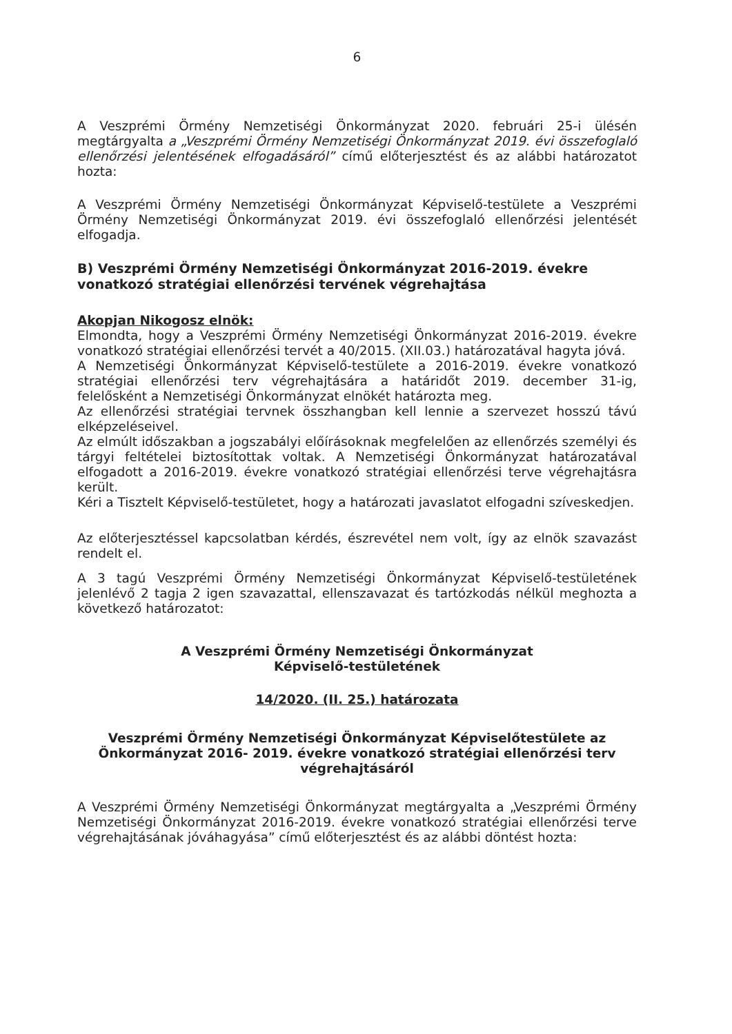6
A Veszprémi Örmény Nemzetiségi Önkormányzat 2020. februári 25-i ülésén megtárgyalta a „Veszprémi Örmény Nemzetiségi Önkormányzat 2019. évi összefoglaló ellenőrzési jelentésének elfogadásáról” című előterjesztést és az alábbi határozatot hozta:
A Veszprémi Örmény Nemzetiségi Önkormányzat Képviselő-testülete a Veszprémi Örmény Nemzetiségi Önkormányzat 2019. évi összefoglaló ellenőrzési jelentését elfogadja.
B) Veszprémi Örmény Nemzetiségi Önkormányzat 2016-2019. évekre vonatkozó stratégiai ellenőrzési tervének végrehajtása
Akopjan Nikogosz elnök:
Elmondta, hogy a Veszprémi Örmény Nemzetiségi Önkormányzat 2016-2019. évekre vonatkozó stratégiai ellenőrzési tervét a 40/2015. (XII.03.) határozatával hagyta jóvá.
A Nemzetiségi Önkormányzat Képviselő-testülete a 2016-2019. évekre vonatkozó stratégiai ellenőrzési terv végrehajtására a határidőt 2019. december 31-ig, felelősként a Nemzetiségi Önkormányzat elnökét határozta meg.
Az ellenőrzési stratégiai tervnek összhangban kell lennie a szervezet hosszú távú elképzeléseivel.
Az elmúlt időszakban a jogszabályi előírásoknak megfelelően az ellenőrzés személyi és tárgyi feltételei biztosítottak voltak. A Nemzetiségi Önkormányzat határozatával elfogadott a 2016-2019. évekre vonatkozó stratégiai ellenőrzési terve végrehajtásra került.
Kéri a Tisztelt Képviselő-testületet, hogy a határozati javaslatot elfogadni szíveskedjen.
Az előterjesztéssel kapcsolatban kérdés, észrevétel nem volt, így az elnök szavazást rendelt el.
A 3 tagú Veszprémi Örmény Nemzetiségi Önkormányzat Képviselő-testületének jelenlévő 2 tagja 2 igen szavazattal, ellenszavazat és tartózkodás nélkül meghozta a következő határozatot:
A Veszprémi Örmény Nemzetiségi Önkormányzat
Képviselő-testületének
14/2020. (II. 25.) határozata
Veszprémi Örmény Nemzetiségi Önkormányzat Képviselőtestülete az Önkormányzat 2016- 2019. évekre vonatkozó stratégiai ellenőrzési terv végrehajtásáról
A Veszprémi Örmény Nemzetiségi Önkormányzat megtárgyalta a „Veszprémi Örmény Nemzetiségi Önkormányzat 2016-2019. évekre vonatkozó stratégiai ellenőrzési terve végrehajtásának jóváhagyása” című előterjesztést és az alábbi döntést hozta: